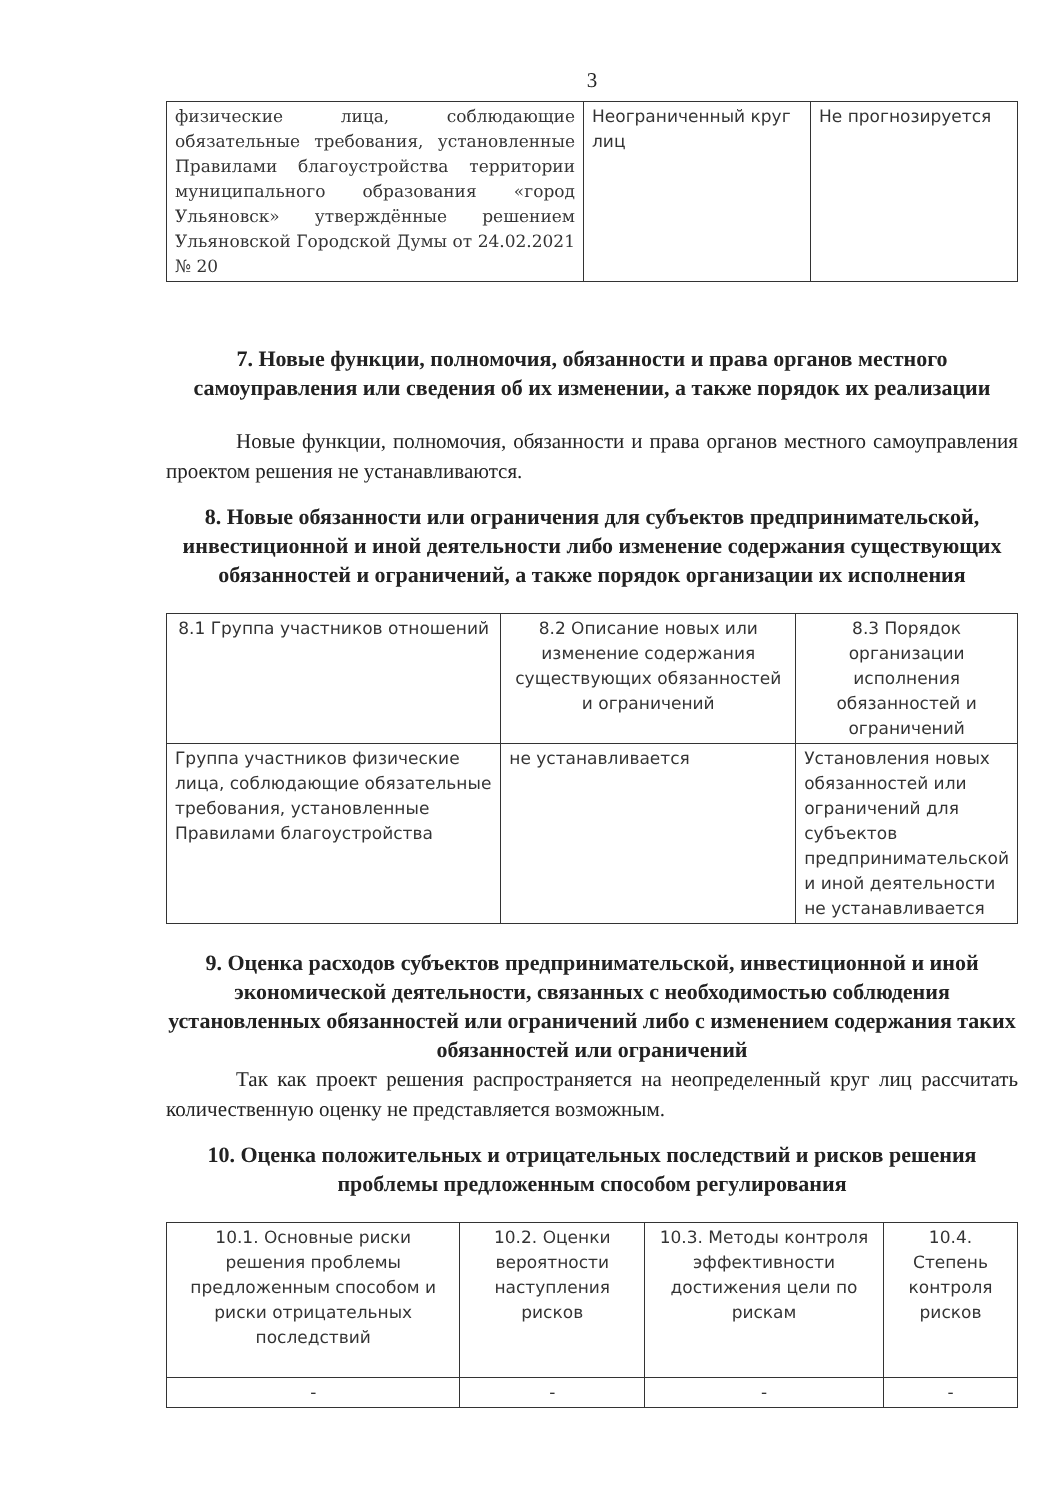3
| физические лица, соблюдающие обязательные требования, установленные Правилами благоустройства территории муниципального образования «город Ульяновск» утверждённые решением Ульяновской Городской Думы от 24.02.2021 № 20 | Неограниченный круг лиц | Не прогнозируется |
7. Новые функции, полномочия, обязанности и права органов местного самоуправления или сведения об их изменении, а также порядок их реализации
Новые функции, полномочия, обязанности и права органов местного самоуправления проектом решения не устанавливаются.
8. Новые обязанности или ограничения для субъектов предпринимательской, инвестиционной и иной деятельности либо изменение содержания существующих обязанностей и ограничений, а также порядок организации их исполнения
| 8.1 Группа участников отношений | 8.2 Описание новых или изменение содержания существующих обязанностей и ограничений | 8.3 Порядок организации исполнения обязанностей и ограничений |
| --- | --- | --- |
| Группа участников физические лица, соблюдающие обязательные требования, установленные Правилами благоустройства | не устанавливается | Установления новых обязанностей или ограничений для субъектов предпринимательской и иной деятельности не устанавливается |
9. Оценка расходов субъектов предпринимательской, инвестиционной и иной экономической деятельности, связанных с необходимостью соблюдения установленных обязанностей или ограничений либо с изменением содержания таких обязанностей или ограничений
Так как проект решения распространяется на неопределенный круг лиц рассчитать количественную оценку не представляется возможным.
10. Оценка положительных и отрицательных последствий и рисков решения проблемы предложенным способом регулирования
| 10.1. Основные риски решения проблемы предложенным способом и риски отрицательных последствий | 10.2. Оценки вероятности наступления рисков | 10.3. Методы контроля эффективности достижения цели по рискам | 10.4. Степень контроля рисков |
| --- | --- | --- | --- |
| - | - | - | - |